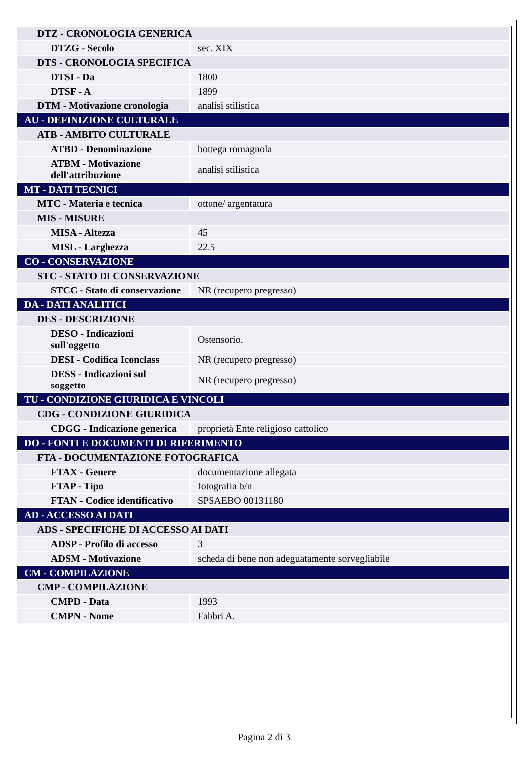| DTZ - CRONOLOGIA GENERICA | |
| DTZG - Secolo | sec. XIX |
| DTS - CRONOLOGIA SPECIFICA | |
| DTSI - Da | 1800 |
| DTSF - A | 1899 |
| DTM - Motivazione cronologia | analisi stilistica |
| AU - DEFINIZIONE CULTURALE | |
| ATB - AMBITO CULTURALE | |
| ATBD - Denominazione | bottega romagnola |
| ATBM - Motivazione dell'attribuzione | analisi stilistica |
| MT - DATI TECNICI | |
| MTC - Materia e tecnica | ottone/ argentatura |
| MIS - MISURE | |
| MISA - Altezza | 45 |
| MISL - Larghezza | 22.5 |
| CO - CONSERVAZIONE | |
| STC - STATO DI CONSERVAZIONE | |
| STCC - Stato di conservazione | NR (recupero pregresso) |
| DA - DATI ANALITICI | |
| DES - DESCRIZIONE | |
| DESO - Indicazioni sull'oggetto | Ostensorio. |
| DESI - Codifica Iconclass | NR (recupero pregresso) |
| DESS - Indicazioni sul soggetto | NR (recupero pregresso) |
| TU - CONDIZIONE GIURIDICA E VINCOLI | |
| CDG - CONDIZIONE GIURIDICA | |
| CDGG - Indicazione generica | proprietà Ente religioso cattolico |
| DO - FONTI E DOCUMENTI DI RIFERIMENTO | |
| FTA - DOCUMENTAZIONE FOTOGRAFICA | |
| FTAX - Genere | documentazione allegata |
| FTAP - Tipo | fotografia b/n |
| FTAN - Codice identificativo | SPSAEBO 00131180 |
| AD - ACCESSO AI DATI | |
| ADS - SPECIFICHE DI ACCESSO AI DATI | |
| ADSP - Profilo di accesso | 3 |
| ADSM - Motivazione | scheda di bene non adeguatamente sorvegliabile |
| CM - COMPILAZIONE | |
| CMP - COMPILAZIONE | |
| CMPD - Data | 1993 |
| CMPN - Nome | Fabbri A. |
Pagina 2 di 3